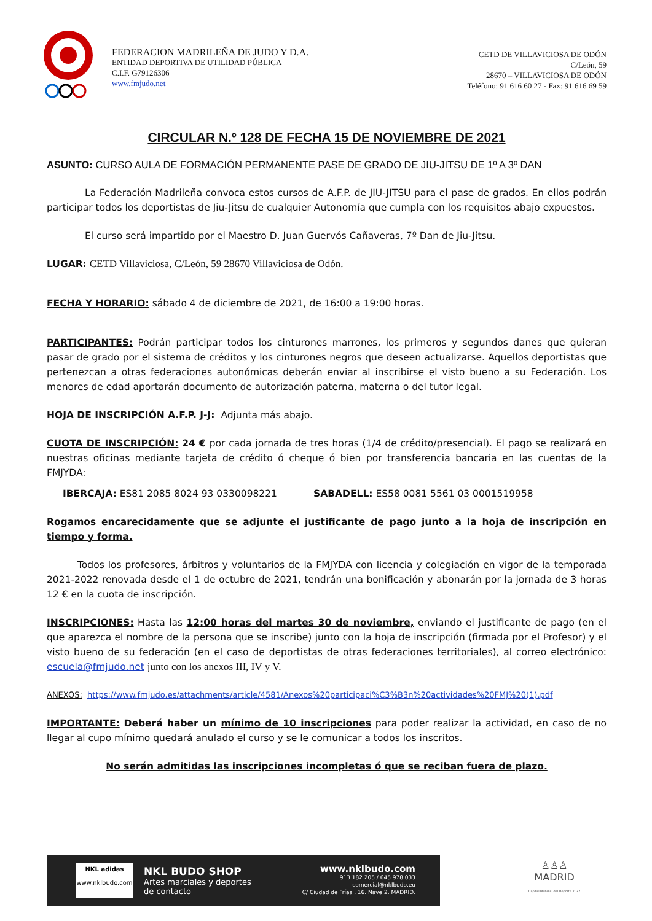FEDERACION MADRILEÑA DE JUDO Y D.A.
ENTIDAD DEPORTIVA DE UTILIDAD PÚBLICA
C.I.F. G79126306
www.fmjudo.net
CETD DE VILLAVICIOSA DE ODÓN
C/León, 59
28670 – VILLAVICIOSA DE ODÓN
Teléfono: 91 616 60 27 - Fax: 91 616 69 59
CIRCULAR N.º 128 DE FECHA 15 DE NOVIEMBRE DE 2021
ASUNTO: CURSO AULA DE FORMACIÓN PERMANENTE PASE DE GRADO DE JIU-JITSU DE 1º A 3º DAN
La Federación Madrileña convoca estos cursos de A.F.P. de JIU-JITSU para el pase de grados. En ellos podrán participar todos los deportistas de Jiu-Jitsu de cualquier Autonomía que cumpla con los requisitos abajo expuestos.
El curso será impartido por el Maestro D. Juan Guervós Cañaveras, 7º Dan de Jiu-Jitsu.
LUGAR: CETD Villaviciosa, C/León, 59 28670 Villaviciosa de Odón.
FECHA Y HORARIO: sábado 4 de diciembre de 2021, de 16:00 a 19:00 horas.
PARTICIPANTES: Podrán participar todos los cinturones marrones, los primeros y segundos danes que quieran pasar de grado por el sistema de créditos y los cinturones negros que deseen actualizarse. Aquellos deportistas que pertenezcan a otras federaciones autonómicas deberán enviar al inscribirse el visto bueno a su Federación. Los menores de edad aportarán documento de autorización paterna, materna o del tutor legal.
HOJA DE INSCRIPCIÓN A.F.P. J-J: Adjunta más abajo.
CUOTA DE INSCRIPCIÓN: 24 € por cada jornada de tres horas (1/4 de crédito/presencial). El pago se realizará en nuestras oficinas mediante tarjeta de crédito ó cheque ó bien por transferencia bancaria en las cuentas de la FMJYDA:
IBERCAJA: ES81 2085 8024 93 0330098221 SABADELL: ES58 0081 5561 03 0001519958
Rogamos encarecidamente que se adjunte el justificante de pago junto a la hoja de inscripción en tiempo y forma.
Todos los profesores, árbitros y voluntarios de la FMJYDA con licencia y colegiación en vigor de la temporada 2021-2022 renovada desde el 1 de octubre de 2021, tendrán una bonificación y abonarán por la jornada de 3 horas 12 € en la cuota de inscripción.
INSCRIPCIONES: Hasta las 12:00 horas del martes 30 de noviembre, enviando el justificante de pago (en el que aparezca el nombre de la persona que se inscribe) junto con la hoja de inscripción (firmada por el Profesor) y el visto bueno de su federación (en el caso de deportistas de otras federaciones territoriales), al correo electrónico: escuela@fmjudo.net junto con los anexos III, IV y V.
ANEXOS: https://www.fmjudo.es/attachments/article/4581/Anexos%20participaci%C3%B3n%20actividades%20FMJ%20(1).pdf
IMPORTANTE: Deberá haber un mínimo de 10 inscripciones para poder realizar la actividad, en caso de no llegar al cupo mínimo quedará anulado el curso y se le comunicar a todos los inscritos.
No serán admitidas las inscripciones incompletas ó que se reciban fuera de plazo.
NKL adidas
www.nklbudo.com
NKL BUDO SHOP
Artes marciales y deportes
de contacto
www.nklbudo.com
913 182 205 / 645 978 033
comercial@nklbudo.eu
C/ Ciudad de Frías , 16. Nave 2. MADRID.
♙♙♙
MADRID
Capital Mundial del Deporte 2022